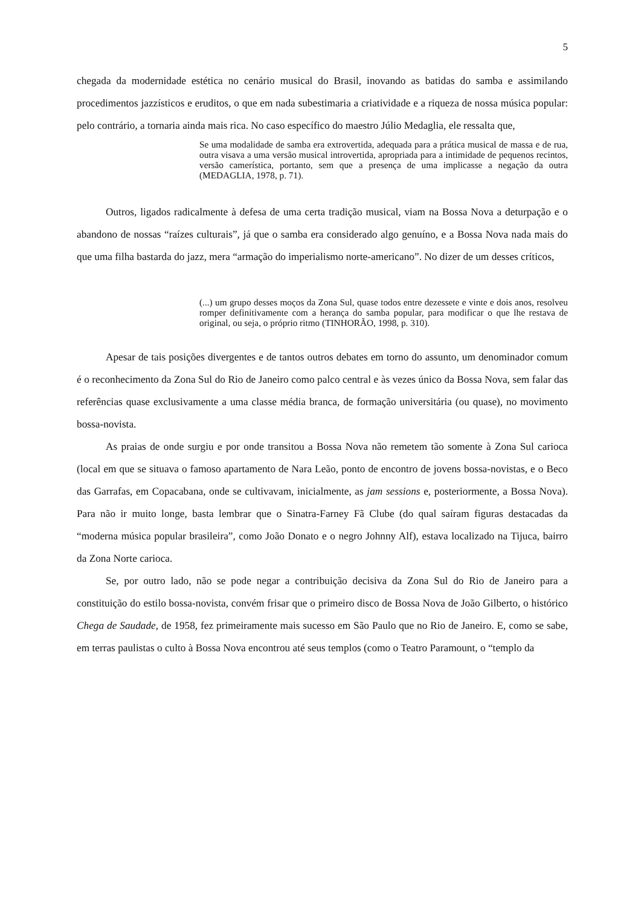5
chegada da modernidade estética no cenário musical do Brasil, inovando as batidas do samba e assimilando procedimentos jazzísticos e eruditos, o que em nada subestimaria a criatividade e a riqueza de nossa música popular: pelo contrário, a tornaria ainda mais rica. No caso específico do maestro Júlio Medaglia, ele ressalta que,
Se uma modalidade de samba era extrovertida, adequada para a prática musical de massa e de rua, outra visava a uma versão musical introvertida, apropriada para a intimidade de pequenos recintos, versão camerística, portanto, sem que a presença de uma implicasse a negação da outra (MEDAGLIA, 1978, p. 71).
Outros, ligados radicalmente à defesa de uma certa tradição musical, viam na Bossa Nova a deturpação e o abandono de nossas “raízes culturais”, já que o samba era considerado algo genuíno, e a Bossa Nova nada mais do que uma filha bastarda do jazz, mera “armação do imperialismo norte-americano”. No dizer de um desses críticos,
(...) um grupo desses moços da Zona Sul, quase todos entre dezessete e vinte e dois anos, resolveu romper definitivamente com a herança do samba popular, para modificar o que lhe restava de original, ou seja, o próprio ritmo (TINHORÃO, 1998, p. 310).
Apesar de tais posições divergentes e de tantos outros debates em torno do assunto, um denominador comum é o reconhecimento da Zona Sul do Rio de Janeiro como palco central e às vezes único da Bossa Nova, sem falar das referências quase exclusivamente a uma classe média branca, de formação universitária (ou quase), no movimento bossa-novista.
As praias de onde surgiu e por onde transitou a Bossa Nova não remetem tão somente à Zona Sul carioca (local em que se situava o famoso apartamento de Nara Leão, ponto de encontro de jovens bossa-novistas, e o Beco das Garrafas, em Copacabana, onde se cultivavam, inicialmente, as jam sessions e, posteriormente, a Bossa Nova). Para não ir muito longe, basta lembrar que o Sinatra-Farney Fã Clube (do qual saíram figuras destacadas da “moderna música popular brasileira”, como João Donato e o negro Johnny Alf), estava localizado na Tijuca, bairro da Zona Norte carioca.
Se, por outro lado, não se pode negar a contribuição decisiva da Zona Sul do Rio de Janeiro para a constituição do estilo bossa-novista, convém frisar que o primeiro disco de Bossa Nova de João Gilberto, o histórico Chega de Saudade, de 1958, fez primeiramente mais sucesso em São Paulo que no Rio de Janeiro. E, como se sabe, em terras paulistas o culto à Bossa Nova encontrou até seus templos (como o Teatro Paramount, o “templo da